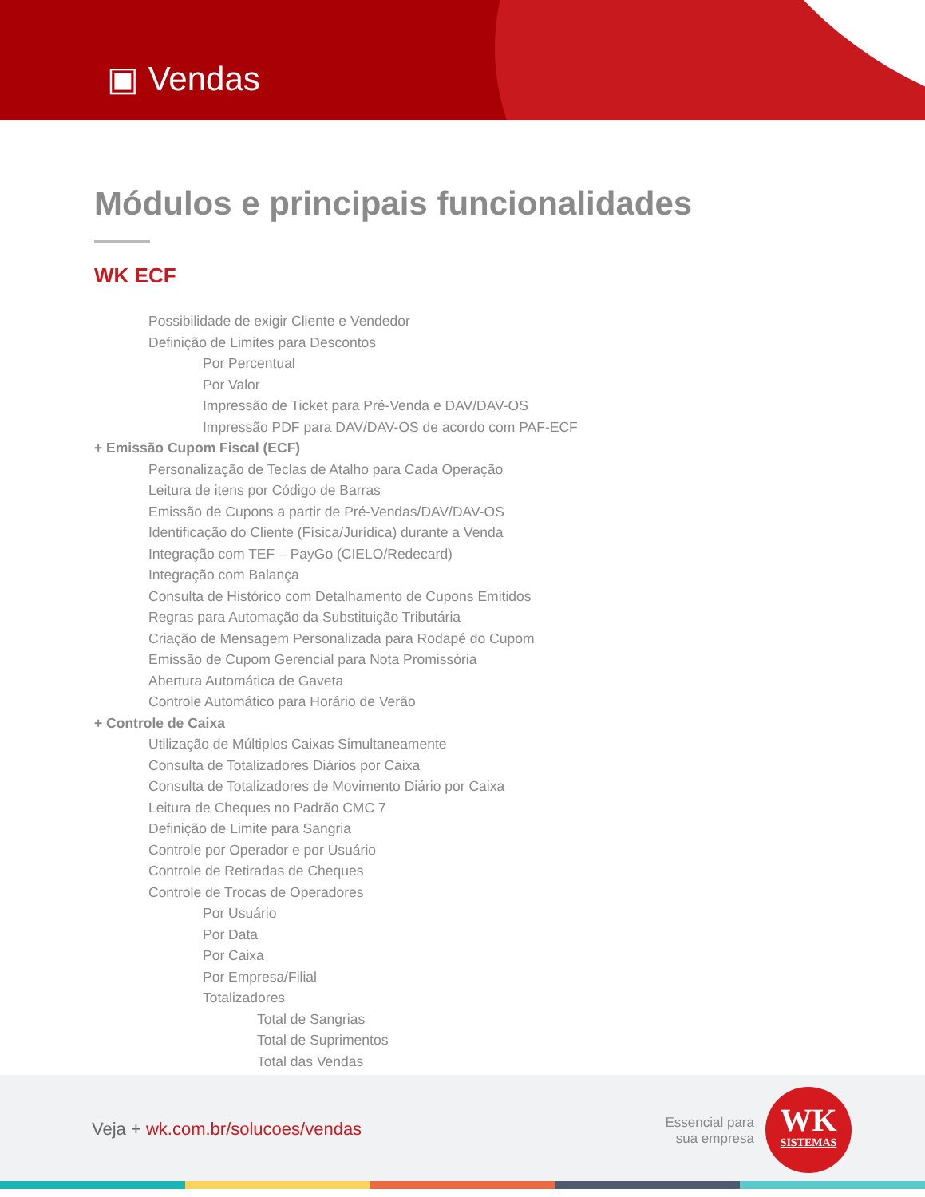▣ Vendas
Módulos e principais funcionalidades
WK ECF
Possibilidade de exigir Cliente e Vendedor
Definição de Limites para Descontos
Por Percentual
Por Valor
Impressão de Ticket para Pré-Venda e DAV/DAV-OS
Impressão PDF para DAV/DAV-OS de acordo com PAF-ECF
+ Emissão Cupom Fiscal (ECF)
Personalização de Teclas de Atalho para Cada Operação
Leitura de itens por Código de Barras
Emissão de Cupons a partir de Pré-Vendas/DAV/DAV-OS
Identificação do Cliente (Física/Jurídica) durante a Venda
Integração com TEF – PayGo (CIELO/Redecard)
Integração com Balança
Consulta de Histórico com Detalhamento de Cupons Emitidos
Regras para Automação da Substituição Tributária
Criação de Mensagem Personalizada para Rodapé do Cupom
Emissão de Cupom Gerencial para Nota Promissória
Abertura Automática de Gaveta
Controle Automático para Horário de Verão
+ Controle de Caixa
Utilização de Múltiplos Caixas Simultaneamente
Consulta de Totalizadores Diários por Caixa
Consulta de Totalizadores de Movimento Diário por Caixa
Leitura de Cheques no Padrão CMC 7
Definição de Limite para Sangria
Controle por Operador e por Usuário
Controle de Retiradas de Cheques
Controle de Trocas de Operadores
Por Usuário
Por Data
Por Caixa
Por Empresa/Filial
Totalizadores
Total de Sangrias
Total de Suprimentos
Total das Vendas
Veja + wk.com.br/solucoes/vendas
Essencial para
sua empresa
WK
SISTEMAS